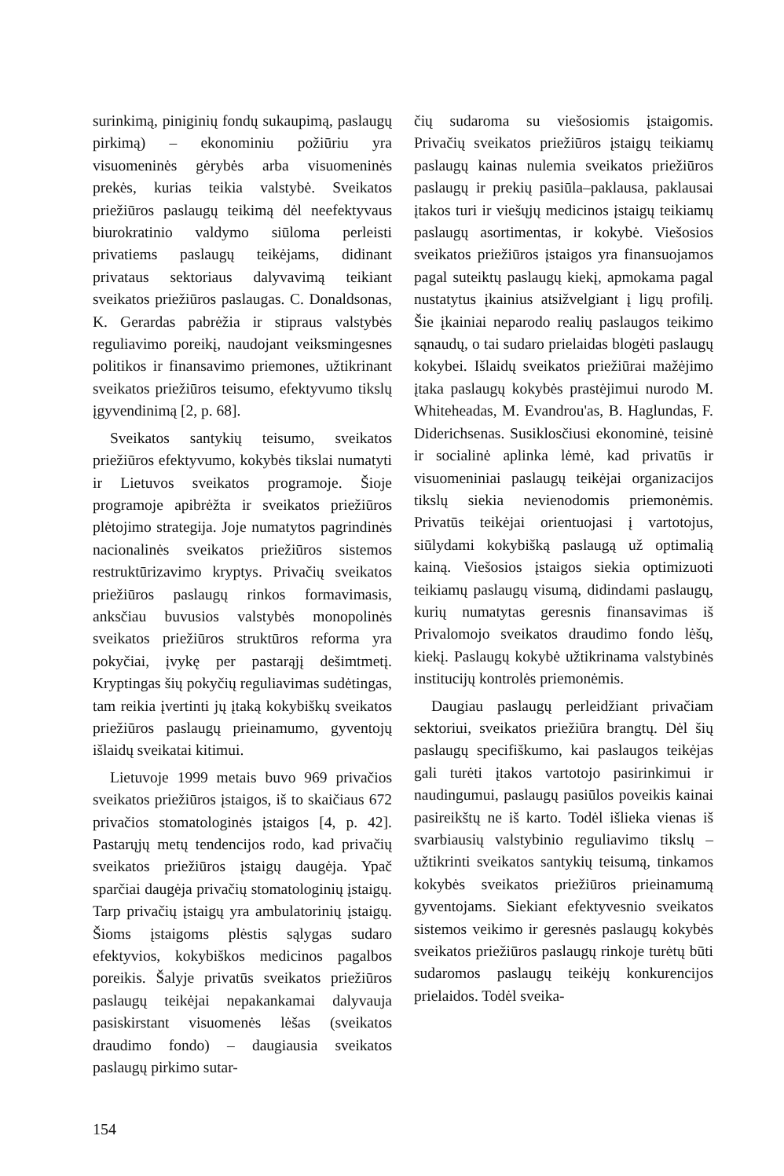surinkimą, piniginių fondų sukaupimą, paslaugų pirkimą) – ekonominiu požiūriu yra visuomeninės gėrybės arba visuomeninės prekės, kurias teikia valstybė. Sveikatos priežiūros paslaugų teikimą dėl neefektyvaus biurokratinio valdymo siūloma perleisti privatiems paslaugų teikėjams, didinant privataus sektoriaus dalyvavimą teikiant sveikatos priežiūros paslaugas. C. Donaldsonas, K. Gerardas pabrėžia ir stipraus valstybės reguliavimo poreikį, naudojant veiksmingesnes politikos ir finansavimo priemones, užtikrinant sveikatos priežiūros teisumo, efektyvumo tikslų įgyvendinimą [2, p. 68].
Sveikatos santykių teisumo, sveikatos priežiūros efektyvumo, kokybės tikslai numatyti ir Lietuvos sveikatos programoje. Šioje programoje apibrėžta ir sveikatos priežiūros plėtojimo strategija. Joje numatytos pagrindinės nacionalinės sveikatos priežiūros sistemos restruktūrizavimo kryptys. Privačių sveikatos priežiūros paslaugų rinkos formavimasis, anksčiau buvusios valstybės monopolinės sveikatos priežiūros struktūros reforma yra pokyčiai, įvykę per pastarąjį dešimtmetį. Kryptingas šių pokyčių reguliavimas sudėtingas, tam reikia įvertinti jų įtaką kokybiškų sveikatos priežiūros paslaugų prieinamumo, gyventojų išlaidų sveikatai kitimui.
Lietuvoje 1999 metais buvo 969 privačios sveikatos priežiūros įstaigos, iš to skaičiaus 672 privačios stomatologinės įstaigos [4, p. 42]. Pastarųjų metų tendencijos rodo, kad privačių sveikatos priežiūros įstaigų daugėja. Ypač sparčiai daugėja privačių stomatologinių įstaigų. Tarp privačių įstaigų yra ambulatorinių įstaigų. Šioms įstaigoms plėstis sąlygas sudaro efektyvios, kokybiškos medicinos pagalbos poreikis. Šalyje privatūs sveikatos priežiūros paslaugų teikėjai nepakankamai dalyvauja pasiskirstant visuomenės lėšas (sveikatos draudimo fondo) – daugiausia sveikatos paslaugų pirkimo sutar-
čių sudaroma su viešosiomis įstaigomis. Privačių sveikatos priežiūros įstaigų teikiamų paslaugų kainas nulemia sveikatos priežiūros paslaugų ir prekių pasiūla–paklausa, paklausai įtakos turi ir viešųjų medicinos įstaigų teikiamų paslaugų asortimentas, ir kokybė. Viešosios sveikatos priežiūros įstaigos yra finansuojamos pagal suteiktų paslaugų kiekį, apmokama pagal nustatytus įkainius atsižvelgiant į ligų profilį. Šie įkainiai neparodo realių paslaugos teikimo sąnaudų, o tai sudaro prielaidas blogėti paslaugų kokybei. Išlaidų sveikatos priežiūrai mažėjimo įtaka paslaugų kokybės prastėjimui nurodo M. Whiteheadas, M. Evandrou'as, B. Haglundas, F. Diderichsenas. Susiklosčiusi ekonominė, teisinė ir socialinė aplinka lėmė, kad privatūs ir visuomeniniai paslaugų teikėjai organizacijos tikslų siekia nevienodomis priemonėmis. Privatūs teikėjai orientuojasi į vartotojus, siūlydami kokybišką paslaugą už optimalią kainą. Viešosios įstaigos siekia optimizuoti teikiamų paslaugų visumą, didindami paslaugų, kurių numatytas geresnis finansavimas iš Privalomojo sveikatos draudimo fondo lėšų, kiekį. Paslaugų kokybė užtikrinama valstybinės institucijų kontrolės priemonėmis.
Daugiau paslaugų perleidžiant privačiam sektoriui, sveikatos priežiūra brangtų. Dėl šių paslaugų specifiškumo, kai paslaugos teikėjas gali turėti įtakos vartotojo pasirinkimui ir naudingumui, paslaugų pasiūlos poveikis kainai pasireikštų ne iš karto. Todėl išlieka vienas iš svarbiausių valstybinio reguliavimo tikslų – užtikrinti sveikatos santykių teisumą, tinkamos kokybės sveikatos priežiūros prieinamumą gyventojams. Siekiant efektyvesnio sveikatos sistemos veikimo ir geresnės paslaugų kokybės sveikatos priežiūros paslaugų rinkoje turėtų būti sudaromos paslaugų teikėjų konkurencijos prielaidos. Todėl sveika-
154